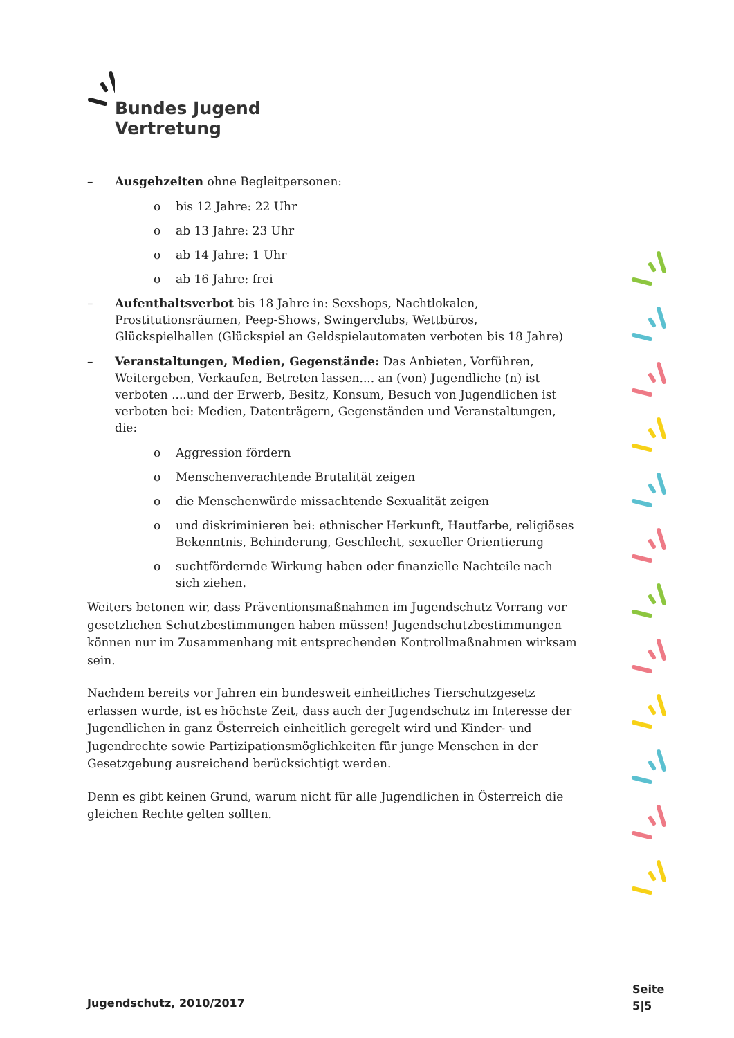Bundes Jugend Vertretung
– Ausgehzeiten ohne Begleitpersonen:
o bis 12 Jahre: 22 Uhr
o ab 13 Jahre: 23 Uhr
o ab 14 Jahre: 1 Uhr
o ab 16 Jahre: frei
– Aufenthaltsverbot bis 18 Jahre in: Sexshops, Nachtlokalen, Prostitutionsräumen, Peep-Shows, Swingerclubs, Wettbüros, Glückspielhallen (Glückspiel an Geldspielautomaten verboten bis 18 Jahre)
– Veranstaltungen, Medien, Gegenstände: Das Anbieten, Vorführen, Weitergeben, Verkaufen, Betreten lassen.... an (von) Jugendliche (n) ist verboten ....und der Erwerb, Besitz, Konsum, Besuch von Jugendlichen ist verboten bei: Medien, Datenträgern, Gegenständen und Veranstaltungen, die:
o Aggression fördern
o Menschenverachtende Brutalität zeigen
o die Menschenwürde missachtende Sexualität zeigen
o und diskriminieren bei: ethnischer Herkunft, Hautfarbe, religiöses Bekenntnis, Behinderung, Geschlecht, sexueller Orientierung
o suchtfördernde Wirkung haben oder finanzielle Nachteile nach sich ziehen.
Weiters betonen wir, dass Präventionsmaßnahmen im Jugendschutz Vorrang vor gesetzlichen Schutzbestimmungen haben müssen! Jugendschutzbestimmungen können nur im Zusammenhang mit entsprechenden Kontrollmaßnahmen wirksam sein.
Nachdem bereits vor Jahren ein bundesweit einheitliches Tierschutzgesetz erlassen wurde, ist es höchste Zeit, dass auch der Jugendschutz im Interesse der Jugendlichen in ganz Österreich einheitlich geregelt wird und Kinder- und Jugendrechte sowie Partizipationsmöglichkeiten für junge Menschen in der Gesetzgebung ausreichend berücksichtigt werden.
Denn es gibt keinen Grund, warum nicht für alle Jugendlichen in Österreich die gleichen Rechte gelten sollten.
Jugendschutz, 2010/2017
Seite
5|5